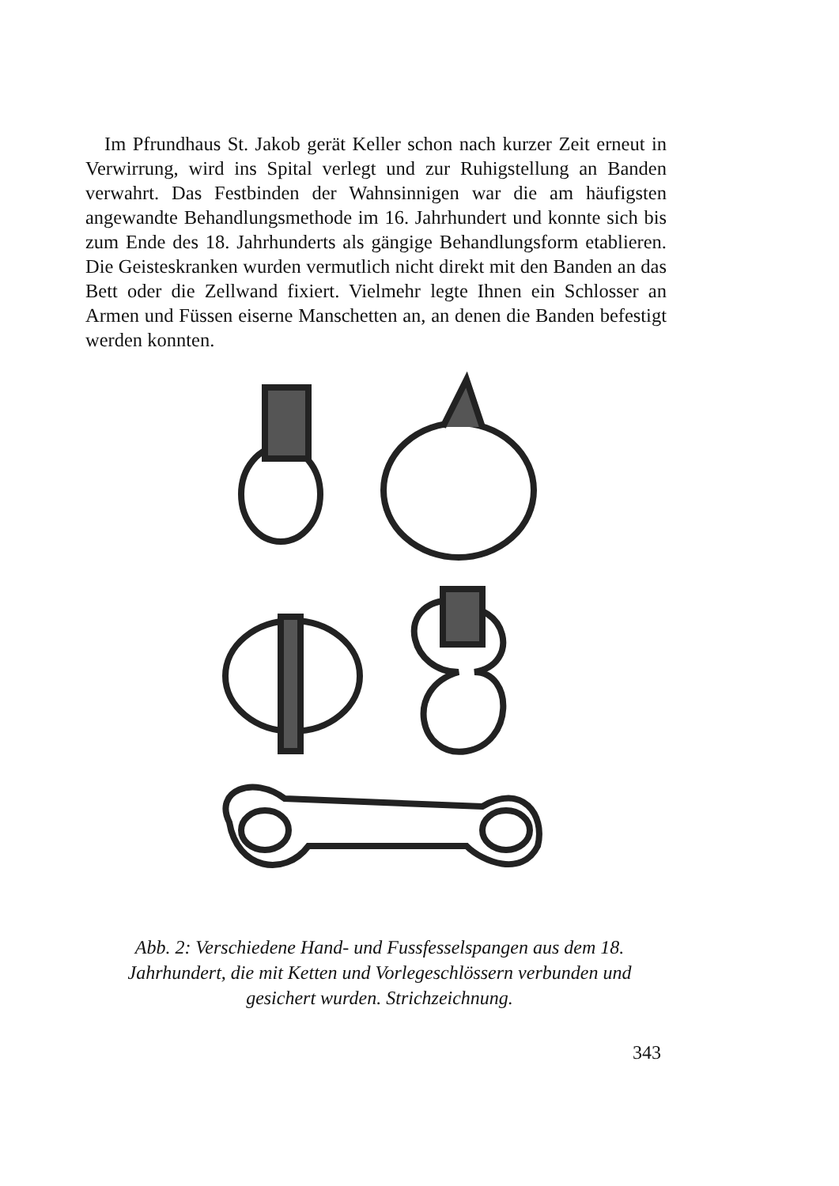Im Pfrundhaus St. Jakob gerät Keller schon nach kurzer Zeit erneut in Verwirrung, wird ins Spital verlegt und zur Ruhigstellung an Banden verwahrt. Das Festbinden der Wahnsinnigen war die am häufigsten angewandte Behandlungsmethode im 16. Jahrhundert und konnte sich bis zum Ende des 18. Jahrhunderts als gängige Behandlungsform etablieren. Die Geisteskranken wurden vermutlich nicht direkt mit den Banden an das Bett oder die Zellwand fixiert. Vielmehr legte Ihnen ein Schlosser an Armen und Füssen eiserne Manschetten an, an denen die Banden befestigt werden konnten.
Abb. 2: Verschiedene Hand- und Fussfesselspangen aus dem 18. Jahrhundert, die mit Ketten und Vorlegeschlössern verbunden und gesichert wurden. Strichzeichnung.
343